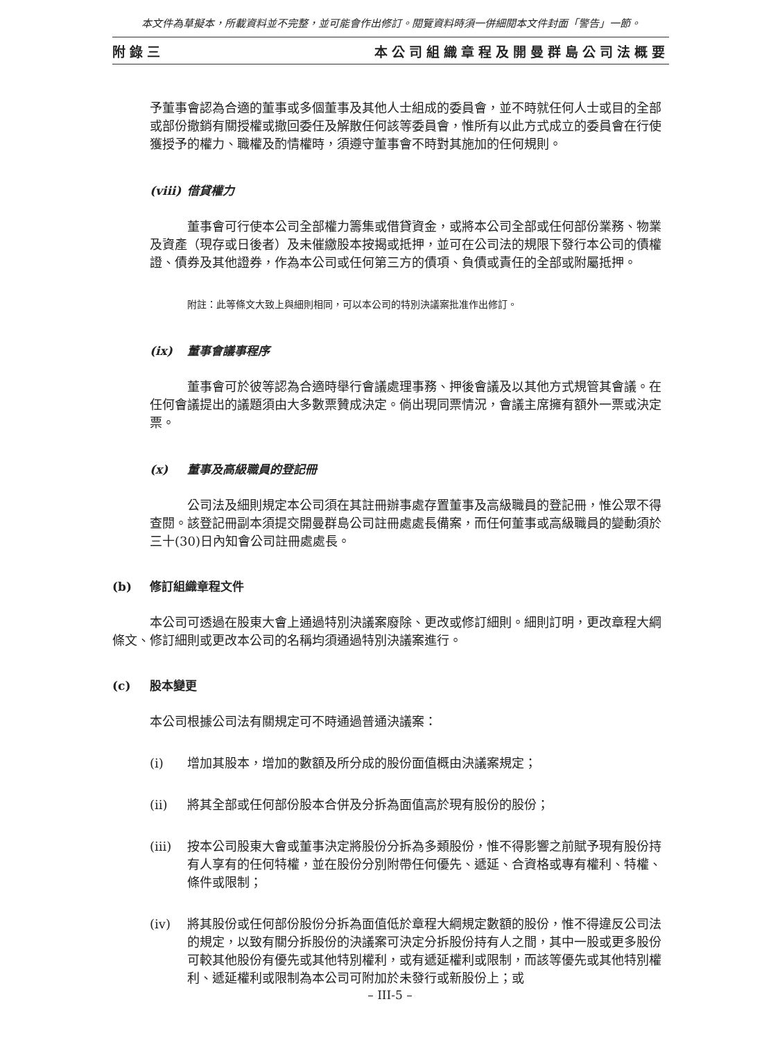本文件為草擬本，所載資料並不完整，並可能會作出修訂。閱覽資料時須一併細閱本文件封面「警告」一節。
附錄三 本公司組織章程及開曼群島公司法概要
予董事會認為合適的董事或多個董事及其他人士組成的委員會，並不時就任何人士或目的全部或部份撤銷有關授權或撤回委任及解散任何該等委員會，惟所有以此方式成立的委員會在行使獲授予的權力、職權及酌情權時，須遵守董事會不時對其施加的任何規則。
(viii) 借貸權力
董事會可行使本公司全部權力籌集或借貸資金，或將本公司全部或任何部份業務、物業及資產（現存或日後者）及未催繳股本按揭或抵押，並可在公司法的規限下發行本公司的債權證、債券及其他證券，作為本公司或任何第三方的債項、負債或責任的全部或附屬抵押。
附註：此等條文大致上與細則相同，可以本公司的特別決議案批准作出修訂。
(ix) 董事會議事程序
董事會可於彼等認為合適時舉行會議處理事務、押後會議及以其他方式規管其會議。在任何會議提出的議題須由大多數票贊成決定。倘出現同票情況，會議主席擁有額外一票或決定票。
(x) 董事及高級職員的登記冊
公司法及細則規定本公司須在其註冊辦事處存置董事及高級職員的登記冊，惟公眾不得查閱。該登記冊副本須提交開曼群島公司註冊處處長備案，而任何董事或高級職員的變動須於三十(30)日內知會公司註冊處處長。
(b) 修訂組織章程文件
本公司可透過在股東大會上通過特別決議案廢除、更改或修訂細則。細則訂明，更改章程大綱條文、修訂細則或更改本公司的名稱均須通過特別決議案進行。
(c) 股本變更
本公司根據公司法有關規定可不時通過普通決議案：
(i) 增加其股本，增加的數額及所分成的股份面值概由決議案規定；
(ii) 將其全部或任何部份股本合併及分拆為面值高於現有股份的股份；
(iii) 按本公司股東大會或董事決定將股份分拆為多類股份，惟不得影響之前賦予現有股份持有人享有的任何特權，並在股份分別附帶任何優先、遞延、合資格或專有權利、特權、條件或限制；
(iv) 將其股份或任何部份股份分拆為面值低於章程大綱規定數額的股份，惟不得違反公司法的規定，以致有關分拆股份的決議案可決定分拆股份持有人之間，其中一股或更多股份可較其他股份有優先或其他特別權利，或有遞延權利或限制，而該等優先或其他特別權利、遞延權利或限制為本公司可附加於未發行或新股份上；或
– III-5 –